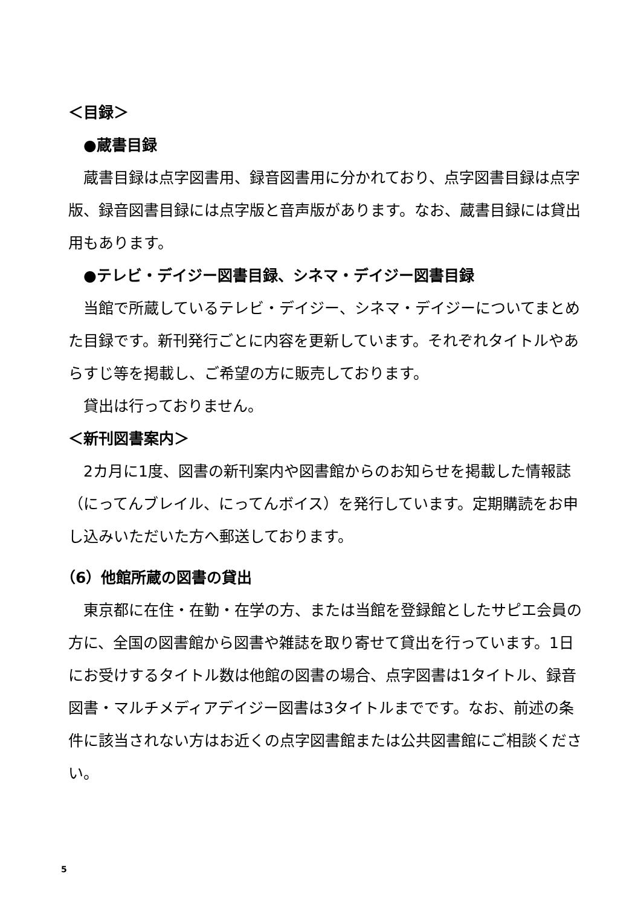＜目録＞
　●蔵書目録
蔵書目録は点字図書用、録音図書用に分かれており、点字図書目録は点字版、録音図書目録には点字版と音声版があります。なお、蔵書目録には貸出用もあります。
　●テレビ・デイジー図書目録、シネマ・デイジー図書目録
当館で所蔵しているテレビ・デイジー、シネマ・デイジーについてまとめた目録です。新刊発行ごとに内容を更新しています。それぞれタイトルやあらすじ等を掲載し、ご希望の方に販売しております。
貸出は行っておりません。
＜新刊図書案内＞
2カ月に1度、図書の新刊案内や図書館からのお知らせを掲載した情報誌（にってんブレイル、にってんボイス）を発行しています。定期購読をお申し込みいただいた方へ郵送しております。
（6）他館所蔵の図書の貸出
東京都に在住・在勤・在学の方、または当館を登録館としたサピエ会員の方に、全国の図書館から図書や雑誌を取り寄せて貸出を行っています。1日にお受けするタイトル数は他館の図書の場合、点字図書は1タイトル、録音図書・マルチメディアデイジー図書は3タイトルまでです。なお、前述の条件に該当されない方はお近くの点字図書館または公共図書館にご相談ください。
5